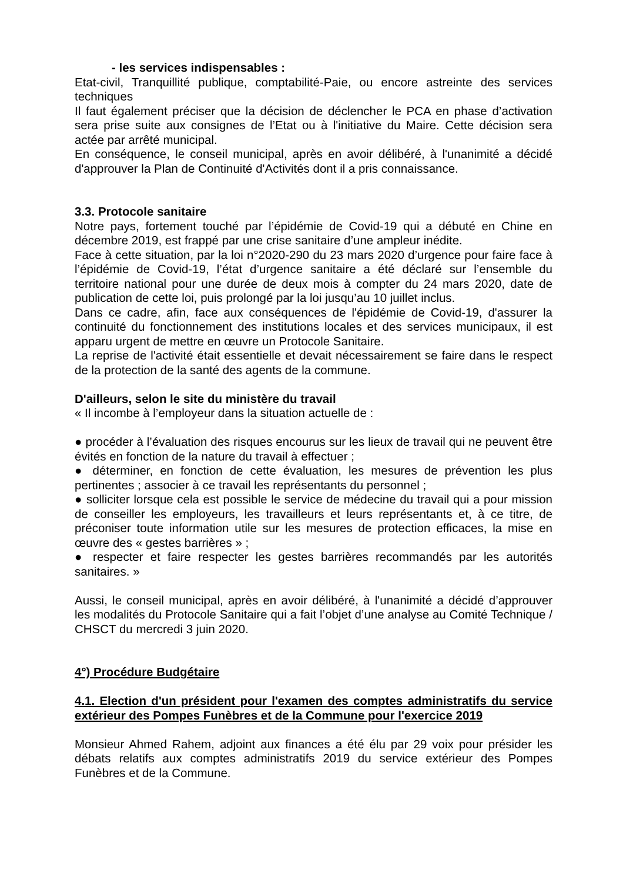- les services indispensables :
Etat-civil, Tranquillité publique, comptabilité-Paie, ou encore astreinte des services techniques
Il faut également préciser que la décision de déclencher le PCA en phase d’activation sera prise suite aux consignes de l’Etat ou à l'initiative du Maire. Cette décision sera actée par arrêté municipal.
En conséquence, le conseil municipal, après en avoir délibéré, à l'unanimité a décidé d'approuver la Plan de Continuité d'Activités dont il a pris connaissance.
3.3. Protocole sanitaire
Notre pays, fortement touché par l’épidémie de Covid-19 qui a débuté en Chine en décembre 2019, est frappé par une crise sanitaire d’une ampleur inédite.
Face à cette situation, par la loi n°2020-290 du 23 mars 2020 d’urgence pour faire face à l’épidémie de Covid-19, l’état d’urgence sanitaire a été déclaré sur l’ensemble du territoire national pour une durée de deux mois à compter du 24 mars 2020, date de publication de cette loi, puis prolongé par la loi jusqu’au 10 juillet inclus.
Dans ce cadre, afin, face aux conséquences de l'épidémie de Covid-19, d'assurer la continuité du fonctionnement des institutions locales et des services municipaux, il est apparu urgent de mettre en œuvre un Protocole Sanitaire.
La reprise de l'activité était essentielle et devait nécessairement se faire dans le respect de la protection de la santé des agents de la commune.
D'ailleurs, selon le site du ministère du travail
« Il incombe à l’employeur dans la situation actuelle de :
● procéder à l’évaluation des risques encourus sur les lieux de travail qui ne peuvent être évités en fonction de la nature du travail à effectuer ;
● déterminer, en fonction de cette évaluation, les mesures de prévention les plus pertinentes ; associer à ce travail les représentants du personnel ;
● solliciter lorsque cela est possible le service de médecine du travail qui a pour mission de conseiller les employeurs, les travailleurs et leurs représentants et, à ce titre, de préconiser toute information utile sur les mesures de protection efficaces, la mise en œuvre des « gestes barrières » ;
● respecter et faire respecter les gestes barrières recommandés par les autorités sanitaires. »
Aussi, le conseil municipal, après en avoir délibéré, à l'unanimité a décidé d’approuver les modalités du Protocole Sanitaire qui a fait l’objet d’une analyse au Comité Technique / CHSCT du mercredi 3 juin 2020.
4°) Procédure Budgétaire
4.1. Election d'un président pour l'examen des comptes administratifs du service extérieur des Pompes Funèbres et de la Commune pour l'exercice 2019
Monsieur Ahmed Rahem, adjoint aux finances a été élu par 29 voix pour présider les débats relatifs aux comptes administratifs 2019 du service extérieur des Pompes Funèbres et de la Commune.